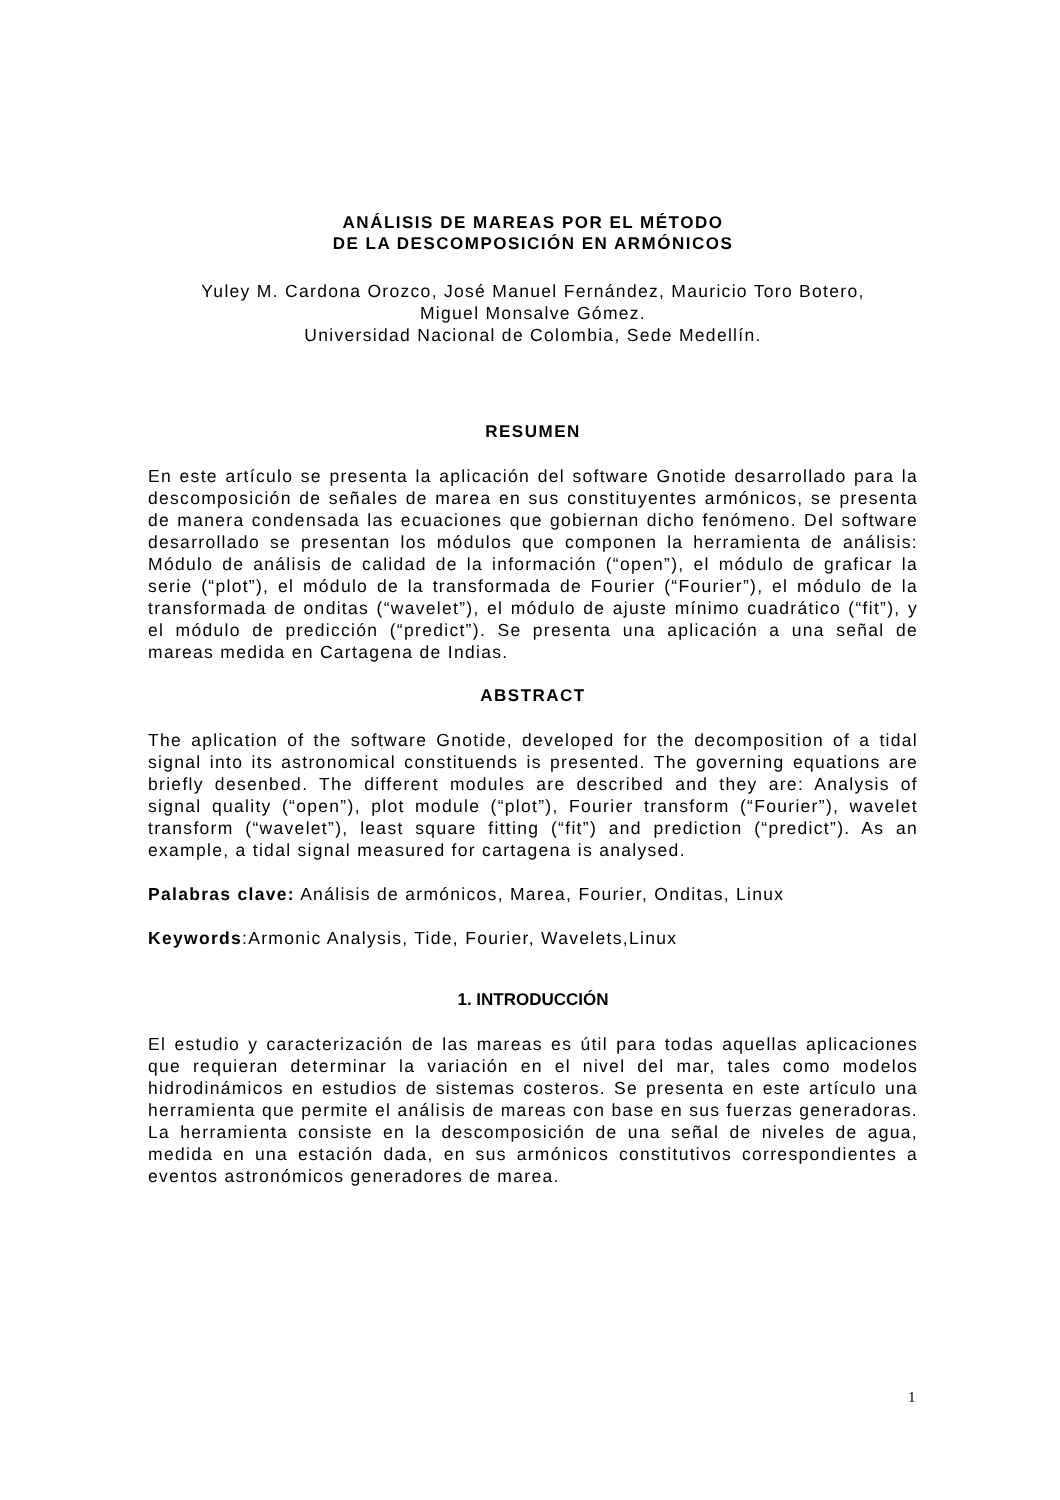ANÁLISIS DE MAREAS POR EL MÉTODO
DE LA DESCOMPOSICIÓN EN ARMÓNICOS
Yuley M. Cardona Orozco, José Manuel Fernández, Mauricio Toro Botero,
Miguel Monsalve Gómez.
Universidad Nacional de Colombia, Sede Medellín.
RESUMEN
En este artículo se presenta la aplicación del software Gnotide desarrollado para la descomposición de señales de marea en sus constituyentes armónicos, se presenta de manera condensada las ecuaciones que gobiernan dicho fenómeno. Del software desarrollado se presentan los módulos que componen la herramienta de análisis: Módulo de análisis de calidad de la información (“open”), el módulo de graficar la serie (“plot”), el módulo de la transformada de Fourier (“Fourier”), el módulo de la transformada de onditas (“wavelet”), el módulo de ajuste mínimo cuadrático (“fit”), y el módulo de predicción (“predict”). Se presenta una aplicación a una señal de mareas medida en Cartagena de Indias.
ABSTRACT
The aplication of the software Gnotide, developed for the decomposition of a tidal signal into its astronomical constituends is presented. The governing equations are briefly desenbed. The different modules are described and they are: Analysis of signal quality (“open”), plot module (“plot”), Fourier transform (“Fourier”), wavelet transform (“wavelet”), least square fitting (“fit”) and prediction (“predict”). As an example, a tidal signal measured for cartagena is analysed.
Palabras clave: Análisis de armónicos, Marea, Fourier, Onditas, Linux
Keywords:Armonic Analysis, Tide, Fourier, Wavelets,Linux
1. INTRODUCCIÓN
El estudio y caracterización de las mareas es útil para todas aquellas aplicaciones que requieran determinar la variación en el nivel del mar, tales como modelos hidrodinámicos en estudios de sistemas costeros. Se presenta en este artículo una herramienta que permite el análisis de mareas con base en sus fuerzas generadoras. La herramienta consiste en la descomposición de una señal de niveles de agua, medida en una estación dada, en sus armónicos constitutivos correspondientes a eventos astronómicos generadores de marea.
1